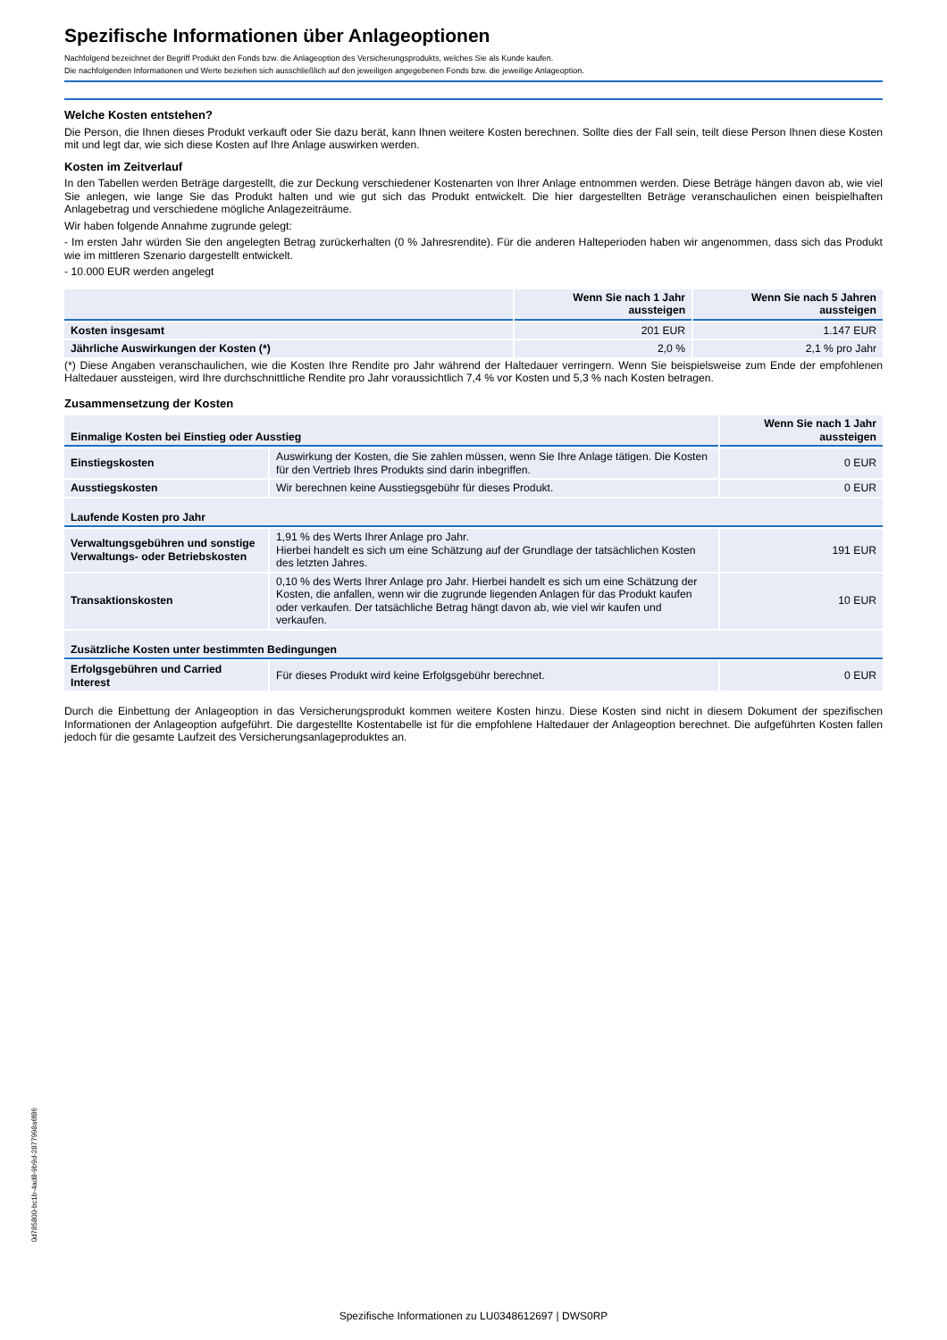Spezifische Informationen über Anlageoptionen
Nachfolgend bezeichnet der Begriff Produkt den Fonds bzw. die Anlageoption des Versicherungsprodukts, welches Sie als Kunde kaufen.
Die nachfolgenden Informationen und Werte beziehen sich ausschließlich auf den jeweiligen angegebenen Fonds bzw. die jeweilige Anlageoption.
Welche Kosten entstehen?
Die Person, die Ihnen dieses Produkt verkauft oder Sie dazu berät, kann Ihnen weitere Kosten berechnen. Sollte dies der Fall sein, teilt diese Person Ihnen diese Kosten mit und legt dar, wie sich diese Kosten auf Ihre Anlage auswirken werden.
Kosten im Zeitverlauf
In den Tabellen werden Beträge dargestellt, die zur Deckung verschiedener Kostenarten von Ihrer Anlage entnommen werden. Diese Beträge hängen davon ab, wie viel Sie anlegen, wie lange Sie das Produkt halten und wie gut sich das Produkt entwickelt. Die hier dargestellten Beträge veranschaulichen einen beispielhaften Anlagebetrag und verschiedene mögliche Anlagezeiträume.
Wir haben folgende Annahme zugrunde gelegt:
- Im ersten Jahr würden Sie den angelegten Betrag zurückerhalten (0 % Jahresrendite). Für die anderen Halteperioden haben wir angenommen, dass sich das Produkt wie im mittleren Szenario dargestellt entwickelt.
- 10.000 EUR werden angelegt
| | Wenn Sie nach 1 Jahr aussteigen | Wenn Sie nach 5 Jahren aussteigen |
| --- | --- | --- |
| Kosten insgesamt | 201 EUR | 1.147 EUR |
| Jährliche Auswirkungen der Kosten (*) | 2,0 % | 2,1 % pro Jahr |
(*) Diese Angaben veranschaulichen, wie die Kosten Ihre Rendite pro Jahr während der Haltedauer verringern. Wenn Sie beispielsweise zum Ende der empfohlenen Haltedauer aussteigen, wird Ihre durchschnittliche Rendite pro Jahr voraussichtlich 7,4 % vor Kosten und 5,3 % nach Kosten betragen.
Zusammensetzung der Kosten
| Einmalige Kosten bei Einstieg oder Ausstieg | | Wenn Sie nach 1 Jahr aussteigen |
| --- | --- | --- |
| Einstiegskosten | Auswirkung der Kosten, die Sie zahlen müssen, wenn Sie Ihre Anlage tätigen. Die Kosten für den Vertrieb Ihres Produkts sind darin inbegriffen. | 0 EUR |
| Ausstiegskosten | Wir berechnen keine Ausstiegsgebühr für dieses Produkt. | 0 EUR |
| Laufende Kosten pro Jahr | | |
| Verwaltungsgebühren und sonstige Verwaltungs- oder Betriebskosten | 1,91 % des Werts Ihrer Anlage pro Jahr. Hierbei handelt es sich um eine Schätzung auf der Grundlage der tatsächlichen Kosten des letzten Jahres. | 191 EUR |
| Transaktionskosten | 0,10 % des Werts Ihrer Anlage pro Jahr. Hierbei handelt es sich um eine Schätzung der Kosten, die anfallen, wenn wir die zugrunde liegenden Anlagen für das Produkt kaufen oder verkaufen. Der tatsächliche Betrag hängt davon ab, wie viel wir kaufen und verkaufen. | 10 EUR |
| Zusätzliche Kosten unter bestimmten Bedingungen | | |
| Erfolgsgebühren und Carried Interest | Für dieses Produkt wird keine Erfolgsgebühr berechnet. | 0 EUR |
Durch die Einbettung der Anlageoption in das Versicherungsprodukt kommen weitere Kosten hinzu. Diese Kosten sind nicht in diesem Dokument der spezifischen Informationen der Anlageoption aufgeführt. Die dargestellte Kostentabelle ist für die empfohlene Haltedauer der Anlageoption berechnet. Die aufgeführten Kosten fallen jedoch für die gesamte Laufzeit des Versicherungsanlageproduktes an.
0d785800-bc1b-4ad8-9b9d-2877998a6f86
Spezifische Informationen zu LU0348612697 | DWS0RP